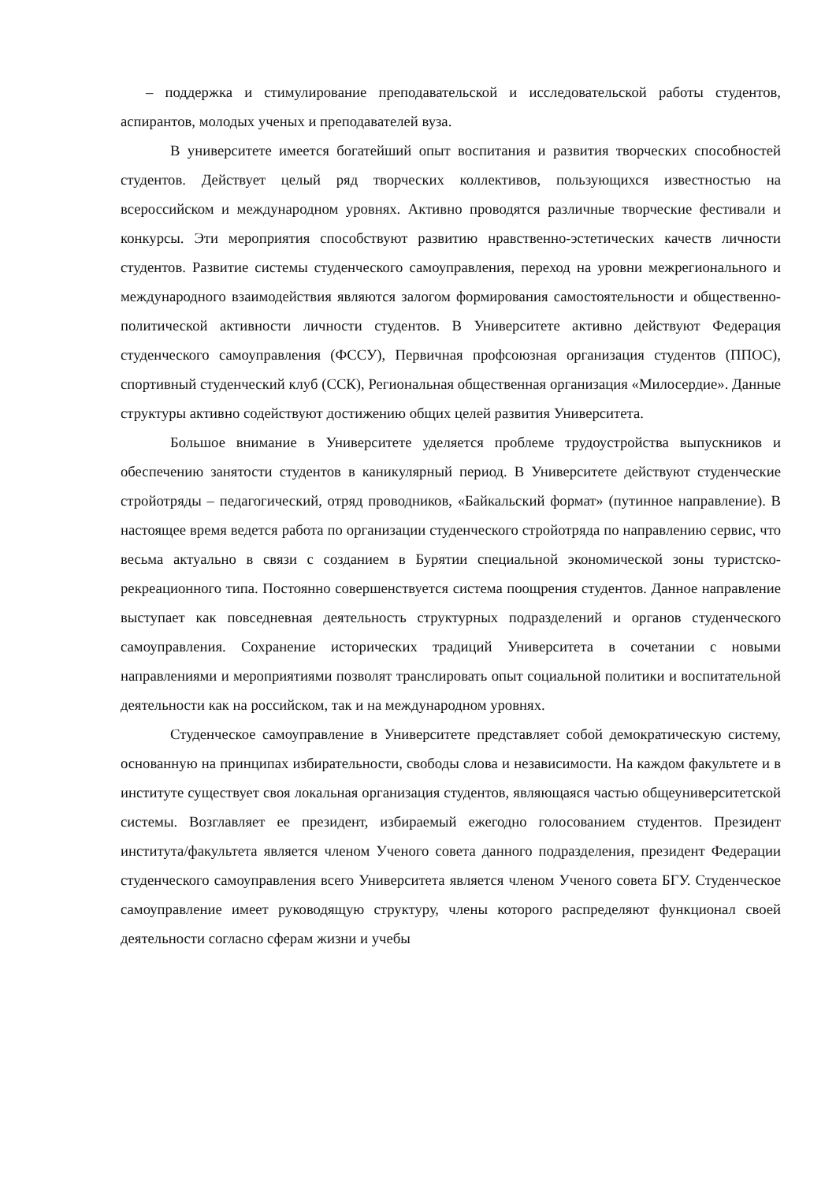– поддержка и стимулирование преподавательской и исследовательской работы студентов, аспирантов, молодых ученых и преподавателей вуза.
В университете имеется богатейший опыт воспитания и развития творческих способностей студентов. Действует целый ряд творческих коллективов, пользующихся известностью на всероссийском и международном уровнях. Активно проводятся различные творческие фестивали и конкурсы. Эти мероприятия способствуют развитию нравственно-эстетических качеств личности студентов. Развитие системы студенческого самоуправления, переход на уровни межрегионального и международного взаимодействия являются залогом формирования самостоятельности и общественно-политической активности личности студентов. В Университете активно действуют Федерация студенческого самоуправления (ФССУ), Первичная профсоюзная организация студентов (ППОС), спортивный студенческий клуб (ССК), Региональная общественная организация «Милосердие». Данные структуры активно содействуют достижению общих целей развития Университета.
Большое внимание в Университете уделяется проблеме трудоустройства выпускников и обеспечению занятости студентов в каникулярный период. В Университете действуют студенческие стройотряды – педагогический, отряд проводников, «Байкальский формат» (путинное направление). В настоящее время ведется работа по организации студенческого стройотряда по направлению сервис, что весьма актуально в связи с созданием в Бурятии специальной экономической зоны туристско-рекреационного типа. Постоянно совершенствуется система поощрения студентов. Данное направление выступает как повседневная деятельность структурных подразделений и органов студенческого самоуправления. Сохранение исторических традиций Университета в сочетании с новыми направлениями и мероприятиями позволят транслировать опыт социальной политики и воспитательной деятельности как на российском, так и на международном уровнях.
Студенческое самоуправление в Университете представляет собой демократическую систему, основанную на принципах избирательности, свободы слова и независимости. На каждом факультете и в институте существует своя локальная организация студентов, являющаяся частью общеуниверситетской системы. Возглавляет ее президент, избираемый ежегодно голосованием студентов. Президент института/факультета является членом Ученого совета данного подразделения, президент Федерации студенческого самоуправления всего Университета является членом Ученого совета БГУ. Студенческое самоуправление имеет руководящую структуру, члены которого распределяют функционал своей деятельности согласно сферам жизни и учебы